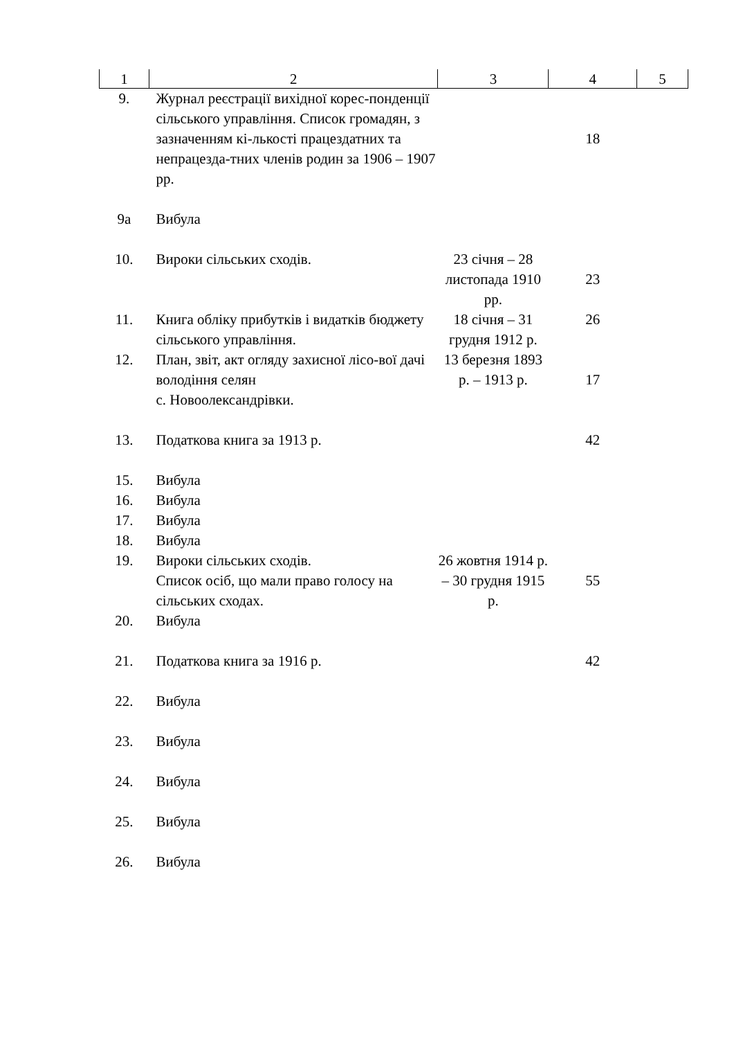| 1 | 2 | 3 | 4 | 5 |
| --- | --- | --- | --- | --- |
| 9. | Журнал реєстрації вихідної корес-понденції сільського управління. Список громадян, з зазначенням кі-лькості працездатних та непрацезда-тних членів родин за 1906 – 1907 рр. | | 18 | |
| 9а | Вибула | | | |
| 10. | Вироки сільських сходів. | 23 січня – 28 листопада 1910 рр. | 23 | |
| 11. | Книга обліку прибутків і видатків бюджету сільського управління. | 18 січня – 31 грудня 1912 р. | 26 | |
| 12. | План, звіт, акт огляду захисної лісо-вої дачі володіння селян с. Новоолександрівки. | 13 березня 1893 р. – 1913 р. | 17 | |
| 13. | Податкова книга за 1913 р. | | 42 | |
| 15. | Вибула | | | |
| 16. | Вибула | | | |
| 17. | Вибула | | | |
| 18. | Вибула | | | |
| 19. | Вироки сільських сходів. Список осіб, що мали право голосу на сільських сходах. | 26 жовтня 1914 р. – 30 грудня 1915 р. | 55 | |
| 20. | Вибула | | | |
| 21. | Податкова книга за 1916 р. | | 42 | |
| 22. | Вибула | | | |
| 23. | Вибула | | | |
| 24. | Вибула | | | |
| 25. | Вибула | | | |
| 26. | Вибула | | | |